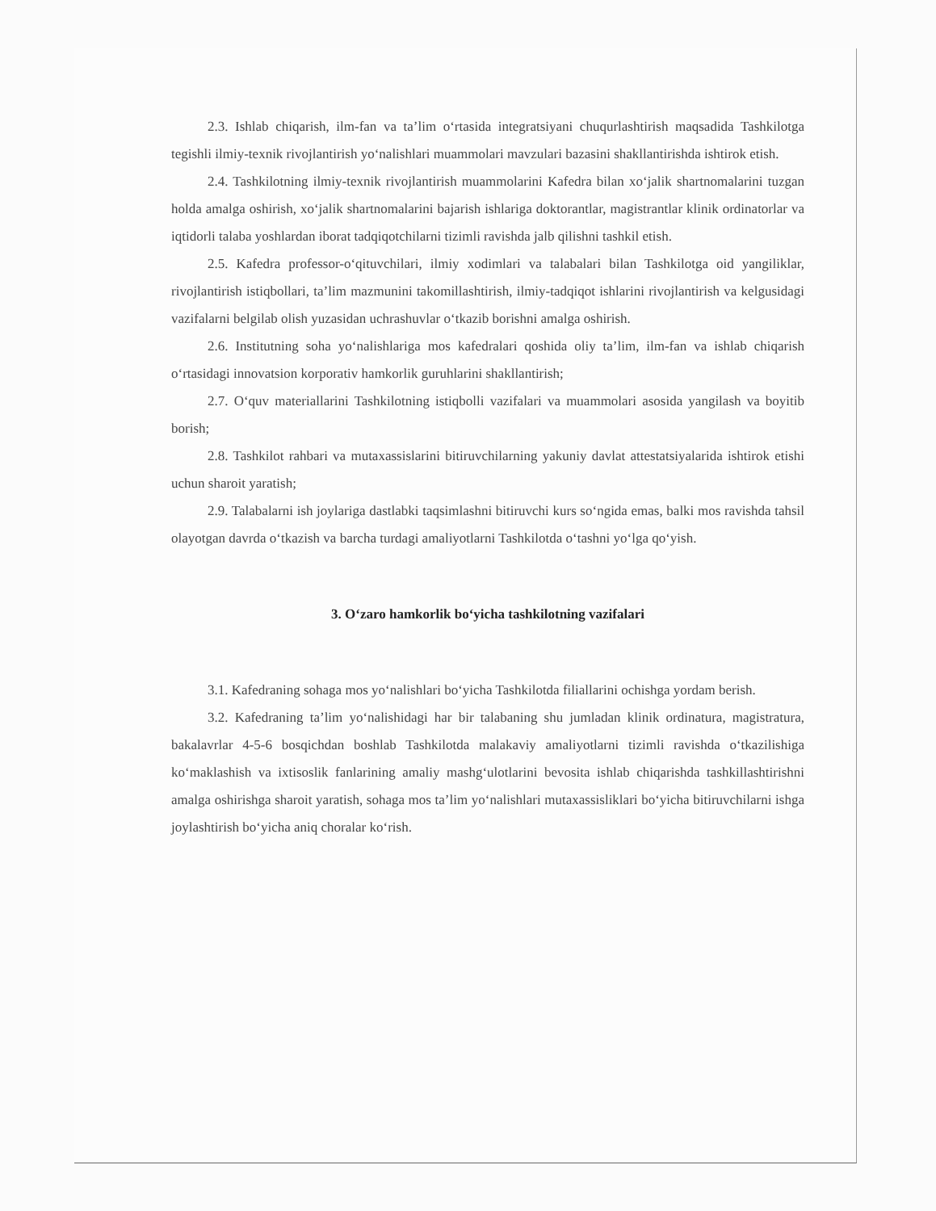2.3. Ishlab chiqarish, ilm-fan va ta’lim o‘rtasida integratsiyani chuqurlashtirish maqsadida Tashkilotga tegishli ilmiy-texnik rivojlantirish yo‘nalishlari muammolari mavzulari bazasini shakllantirishda ishtirok etish.
2.4. Tashkilotning ilmiy-texnik rivojlantirish muammolarini Kafedra bilan xo‘jalik shartnomalarini tuzgan holda amalga oshirish, xo‘jalik shartnomalarini bajarish ishlariga doktorantlar, magistrantlar klinik ordinatorlar va iqtidorli talaba yoshlardan iborat tadqiqotchilarni tizimli ravishda jalb qilishni tashkil etish.
2.5. Kafedra professor-o‘qituvchilari, ilmiy xodimlari va talabalari bilan Tashkilotga oid yangiliklar, rivojlantirish istiqbollari, ta’lim mazmunini takomillashtirish, ilmiy-tadqiqot ishlarini rivojlantirish va kelgusidagi vazifalarni belgilab olish yuzasidan uchrashuvlar o‘tkazib borishni amalga oshirish.
2.6. Institutning soha yo‘nalishlariga mos kafedralari qoshida oliy ta’lim, ilm-fan va ishlab chiqarish o‘rtasidagi innovatsion korporativ hamkorlik guruhlarini shakllantirish;
2.7. O‘quv materiallarini Tashkilotning istiqbolli vazifalari va muammolari asosida yangilash va boyitib borish;
2.8. Tashkilot rahbari va mutaxassislarini bitiruvchilarning yakuniy davlat attestatsiyalarida ishtirok etishi uchun sharoit yaratish;
2.9. Talabalarni ish joylariga dastlabki taqsimlashni bitiruvchi kurs so‘ngida emas, balki mos ravishda tahsil olayotgan davrda o‘tkazish va barcha turdagi amaliyotlarni Tashkilotda o‘tashni yo‘lga qo‘yish.
3. O‘zaro hamkorlik bo‘yicha tashkilotning vazifalari
3.1. Kafedraning sohaga mos yo‘nalishlari bo‘yicha Tashkilotda filiallarini ochishga yordam berish.
3.2. Kafedraning ta’lim yo‘nalishidagi har bir talabaning shu jumladan klinik ordinatura, magistratura, bakalavrlar 4-5-6 bosqichdan boshlab Tashkilotda malakaviy amaliyotlarni tizimli ravishda o‘tkazilishiga ko‘maklashish va ixtisoslik fanlarining amaliy mashg‘ulotlarini bevosita ishlab chiqarishda tashkillashtirishni amalga oshirishga sharoit yaratish, sohaga mos ta’lim yo‘nalishlari mutaxassisliklari bo‘yicha bitiruvchilarni ishga joylashtirish bo‘yicha aniq choralar ko‘rish.